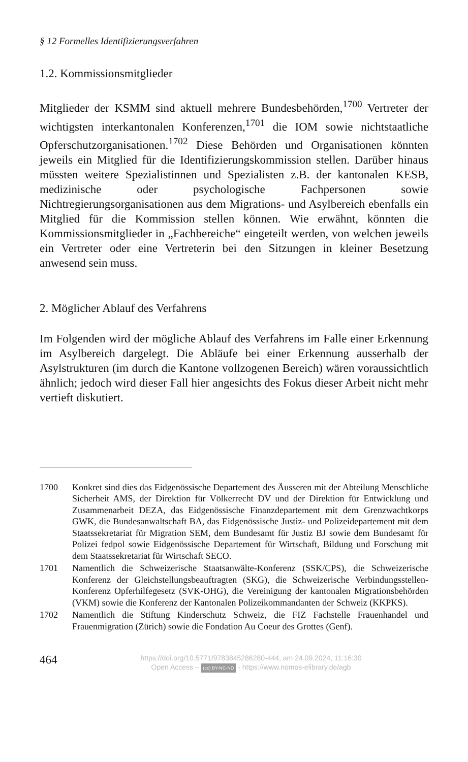§ 12 Formelles Identifizierungsverfahren
1.2. Kommissionsmitglieder
Mitglieder der KSMM sind aktuell mehrere Bundesbehörden,<sup>1700</sup> Vertreter der wichtigsten interkantonalen Konferenzen,<sup>1701</sup> die IOM sowie nichtstaatliche Opferschutzorganisationen.<sup>1702</sup> Diese Behörden und Organisationen könnten jeweils ein Mitglied für die Identifizierungskommission stellen. Darüber hinaus müssten weitere Spezialistinnen und Spezialisten z.B. der kantonalen KESB, medizinische oder psychologische Fachpersonen sowie Nichtregierungsorganisationen aus dem Migrations- und Asylbereich ebenfalls ein Mitglied für die Kommission stellen können. Wie erwähnt, könnten die Kommissionsmitglieder in „Fachbereiche“ eingeteilt werden, von welchen jeweils ein Vertreter oder eine Vertreterin bei den Sitzungen in kleiner Besetzung anwesend sein muss.
2. Möglicher Ablauf des Verfahrens
Im Folgenden wird der mögliche Ablauf des Verfahrens im Falle einer Erkennung im Asylbereich dargelegt. Die Abläufe bei einer Erkennung ausserhalb der Asylstrukturen (im durch die Kantone vollzogenen Bereich) wären voraussichtlich ähnlich; jedoch wird dieser Fall hier angesichts des Fokus dieser Arbeit nicht mehr vertieft diskutiert.
1700 Konkret sind dies das Eidgenössische Departement des Äusseren mit der Abteilung Menschliche Sicherheit AMS, der Direktion für Völkerrecht DV und der Direktion für Entwicklung und Zusammenarbeit DEZA, das Eidgenössische Finanzdepartement mit dem Grenzwachtkorps GWK, die Bundesanwaltschaft BA, das Eidgenössische Justiz- und Polizeidepartement mit dem Staatssekretariat für Migration SEM, dem Bundesamt für Justiz BJ sowie dem Bundesamt für Polizei fedpol sowie Eidgenössische Departement für Wirtschaft, Bildung und Forschung mit dem Staatssekretariat für Wirtschaft SECO.
1701 Namentlich die Schweizerische Staatsanwälte-Konferenz (SSK/CPS), die Schweizerische Konferenz der Gleichstellungsbeauftragten (SKG), die Schweizerische Verbindungsstellen-Konferenz Opferhilfegesetz (SVK-OHG), die Vereinigung der kantonalen Migrationsbehörden (VKM) sowie die Konferenz der Kantonalen Polizeikommandanten der Schweiz (KKPKS).
1702 Namentlich die Stiftung Kinderschutz Schweiz, die FIZ Fachstelle Frauenhandel und Frauenmigration (Zürich) sowie die Fondation Au Coeur des Grottes (Genf).
464
https://doi.org/10.5771/9783845286280-444, am 24.09.2024, 11:16:30
Open Access – (cc) BY-NC-ND - https://www.nomos-elibrary.de/agb